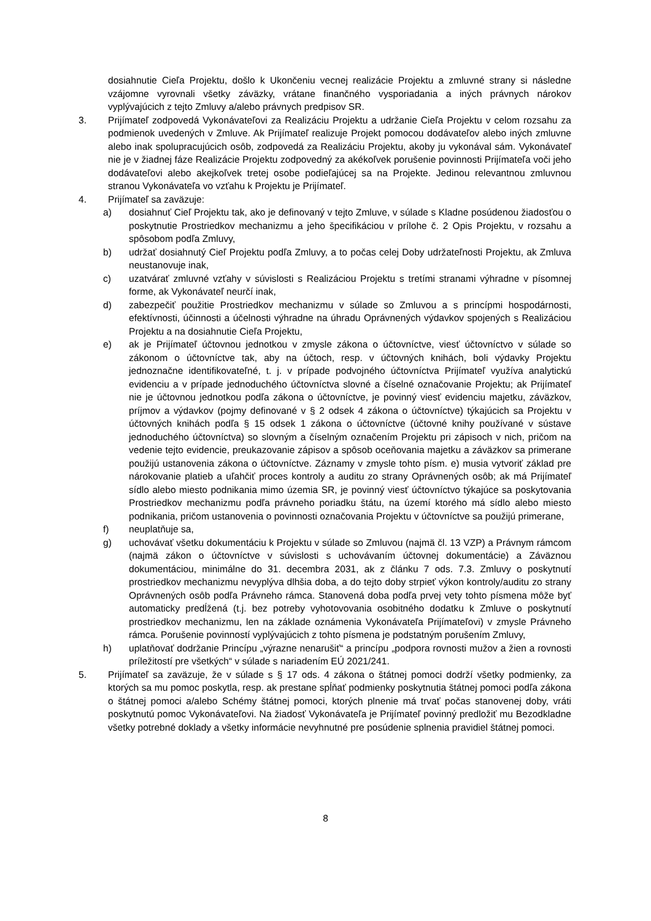dosiahnutie Cieľa Projektu, došlo k Ukončeniu vecnej realizácie Projektu a zmluvné strany si následne vzájomne vyrovnali všetky záväzky, vrátane finančného vysporiadania a iných právnych nárokov vyplývajúcich z tejto Zmluvy a/alebo právnych predpisov SR.
3. Prijímateľ zodpovedá Vykonávateľovi za Realizáciu Projektu a udržanie Cieľa Projektu v celom rozsahu za podmienok uvedených v Zmluve. Ak Prijímateľ realizuje Projekt pomocou dodávateľov alebo iných zmluvne alebo inak spolupracujúcich osôb, zodpovedá za Realizáciu Projektu, akoby ju vykonával sám. Vykonávateľ nie je v žiadnej fáze Realizácie Projektu zodpovedný za akékoľvek porušenie povinnosti Prijímateľa voči jeho dodávateľovi alebo akejkoľvek tretej osobe podieľajúcej sa na Projekte. Jedinou relevantnou zmluvnou stranou Vykonávateľa vo vzťahu k Projektu je Prijímateľ.
4. Prijímateľ sa zaväzuje:
a) dosiahnuť Cieľ Projektu tak, ako je definovaný v tejto Zmluve, v súlade s Kladne posúdenou žiadosťou o poskytnutie Prostriedkov mechanizmu a jeho špecifikáciou v prílohe č. 2 Opis Projektu, v rozsahu a spôsobom podľa Zmluvy,
b) udržať dosiahnutý Cieľ Projektu podľa Zmluvy, a to počas celej Doby udržateľnosti Projektu, ak Zmluva neustanovuje inak,
c) uzatvárať zmluvné vzťahy v súvislosti s Realizáciou Projektu s tretími stranami výhradne v písomnej forme, ak Vykonávateľ neurčí inak,
d) zabezpečiť použitie Prostriedkov mechanizmu v súlade so Zmluvou a s princípmi hospodárnosti, efektívnosti, účinnosti a účelnosti výhradne na úhradu Oprávnených výdavkov spojených s Realizáciou Projektu a na dosiahnutie Cieľa Projektu,
e) ak je Prijímateľ účtovnou jednotkou v zmysle zákona o účtovníctve, viesť účtovníctvo v súlade so zákonom o účtovníctve tak, aby na účtoch, resp. v účtovných knihách, boli výdavky Projektu jednoznačne identifikovateľné, t. j. v prípade podvojného účtovníctva Prijímateľ využíva analytickú evidenciu a v prípade jednoduchého účtovníctva slovné a číselné označovanie Projektu; ak Prijímateľ nie je účtovnou jednotkou podľa zákona o účtovníctve, je povinný viesť evidenciu majetku, záväzkov, príjmov a výdavkov (pojmy definované v § 2 odsek 4 zákona o účtovníctve) týkajúcich sa Projektu v účtovných knihách podľa § 15 odsek 1 zákona o účtovníctve (účtovné knihy používané v sústave jednoduchého účtovníctva) so slovným a číselným označením Projektu pri zápisoch v nich, pričom na vedenie tejto evidencie, preukazovanie zápisov a spôsob oceňovania majetku a záväzkov sa primerane použijú ustanovenia zákona o účtovníctve. Záznamy v zmysle tohto písm. e) musia vytvoriť základ pre nárokovanie platieb a uľahčiť proces kontroly a auditu zo strany Oprávnených osôb; ak má Prijímateľ sídlo alebo miesto podnikania mimo územia SR, je povinný viesť účtovníctvo týkajúce sa poskytovania Prostriedkov mechanizmu podľa právneho poriadku štátu, na území ktorého má sídlo alebo miesto podnikania, pričom ustanovenia o povinnosti označovania Projektu v účtovníctve sa použijú primerane,
f) neuplatňuje sa,
g) uchovávať všetku dokumentáciu k Projektu v súlade so Zmluvou (najmä čl. 13 VZP) a Právnym rámcom (najmä zákon o účtovníctve v súvislosti s uchovávaním účtovnej dokumentácie) a Záväznou dokumentáciou, minimálne do 31. decembra 2031, ak z článku 7 ods. 7.3. Zmluvy o poskytnutí prostriedkov mechanizmu nevyplýva dlhšia doba, a do tejto doby strpieť výkon kontroly/auditu zo strany Oprávnených osôb podľa Právneho rámca. Stanovená doba podľa prvej vety tohto písmena môže byť automaticky predĺžená (t.j. bez potreby vyhotovovania osobitného dodatku k Zmluve o poskytnutí prostriedkov mechanizmu, len na základe oznámenia Vykonávateľa Prijímateľovi) v zmysle Právneho rámca. Porušenie povinností vyplývajúcich z tohto písmena je podstatným porušením Zmluvy,
h) uplatňovať dodržanie Princípu „výrazne nenarušiť“ a princípu „podpora rovnosti mužov a žien a rovnosti príležitostí pre všetkých“ v súlade s nariadením EÚ 2021/241.
5. Prijímateľ sa zaväzuje, že v súlade s § 17 ods. 4 zákona o štátnej pomoci dodrží všetky podmienky, za ktorých sa mu pomoc poskytla, resp. ak prestane spĺňať podmienky poskytnutia štátnej pomoci podľa zákona o štátnej pomoci a/alebo Schémy štátnej pomoci, ktorých plnenie má trvať počas stanovenej doby, vráti poskytnutú pomoc Vykonávateľovi. Na žiadosť Vykonávateľa je Prijímateľ povinný predložiť mu Bezodkladne všetky potrebné doklady a všetky informácie nevyhnutné pre posúdenie splnenia pravidiel štátnej pomoci.
8